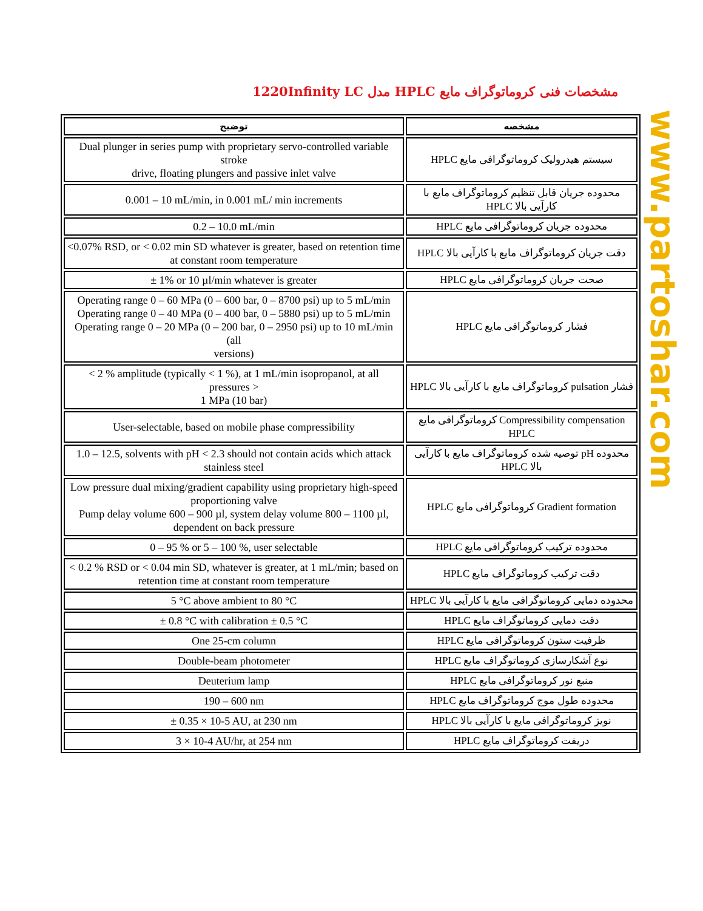مشخصات فنی کروماتوگراف مایع HPLC مدل 1220Infinity LC
| توضیح | مشخصه |
| --- | --- |
| Dual plunger in series pump with proprietary servo-controlled variable stroke drive, floating plungers and passive inlet valve | سیستم هیدرولیک کروماتوگرافی مایع HPLC |
| 0.001 – 10 mL/min, in 0.001 mL/ min increments | محدوده جریان قابل تنظیم کروماتوگراف مایع با کارآیی بالا HPLC |
| 0.2 – 10.0 mL/min | محدوده جریان کروماتوگرافی مایع HPLC |
| <0.07% RSD, or < 0.02 min SD whatever is greater, based on retention time at constant room temperature | دقت جریان کروماتوگراف مایع با کارآیی بالا HPLC |
| ± 1% or 10 µl/min whatever is greater | صحت جریان کروماتوگرافی مایع HPLC |
| Operating range 0 – 60 MPa (0 – 600 bar, 0 – 8700 psi) up to 5 mL/min Operating range 0 – 40 MPa (0 – 400 bar, 0 – 5880 psi) up to 5 mL/min Operating range 0 – 20 MPa (0 – 200 bar, 0 – 2950 psi) up to 10 mL/min (all versions) | فشار کروماتوگرافی مایع HPLC |
| < 2 % amplitude (typically < 1 %), at 1 mL/min isopropanol, at all pressures > 1 MPa (10 bar) | فشار pulsation کروماتوگراف مایع با کارآیی بالا HPLC |
| User-selectable, based on mobile phase compressibility | Compressibility compensation کروماتوگرافی مایع HPLC |
| 1.0 – 12.5, solvents with pH < 2.3 should not contain acids which attack stainless steel | محدوده pH توصیه شده کروماتوگراف مایع با کارآیی بالا HPLC |
| Low pressure dual mixing/gradient capability using proprietary high-speed proportioning valve Pump delay volume 600 – 900 µl, system delay volume 800 – 1100 µl, dependent on back pressure | Gradient formation کروماتوگرافی مایع HPLC |
| 0 – 95 % or 5 – 100 %, user selectable | محدوده ترکیب کروماتوگرافی مایع HPLC |
| < 0.2 % RSD or < 0.04 min SD, whatever is greater, at 1 mL/min; based on retention time at constant room temperature | دقت ترکیب کروماتوگراف مایع HPLC |
| 5 °C above ambient to 80 °C | محدوده دمایی کروماتوگرافی مایع با کارآیی بالا HPLC |
| ± 0.8 °C with calibration ± 0.5 °C | دقت دمایی کروماتوگراف مایع HPLC |
| One 25-cm column | ظرفیت ستون کروماتوگرافی مایع HPLC |
| Double-beam photometer | نوع آشکارسازی کروماتوگراف مایع HPLC |
| Deuterium lamp | منبع نور کروماتوگرافی مایع HPLC |
| 190 – 600 nm | محدوده طول موج کروماتوگراف مایع HPLC |
| ± 0.35 × 10-5 AU, at 230 nm | نویز کروماتوگرافی مایع با کارآیی بالا HPLC |
| 3 × 10-4 AU/hr, at 254 nm | دریفت کروماتوگراف مایع HPLC |
www.partoshar.com